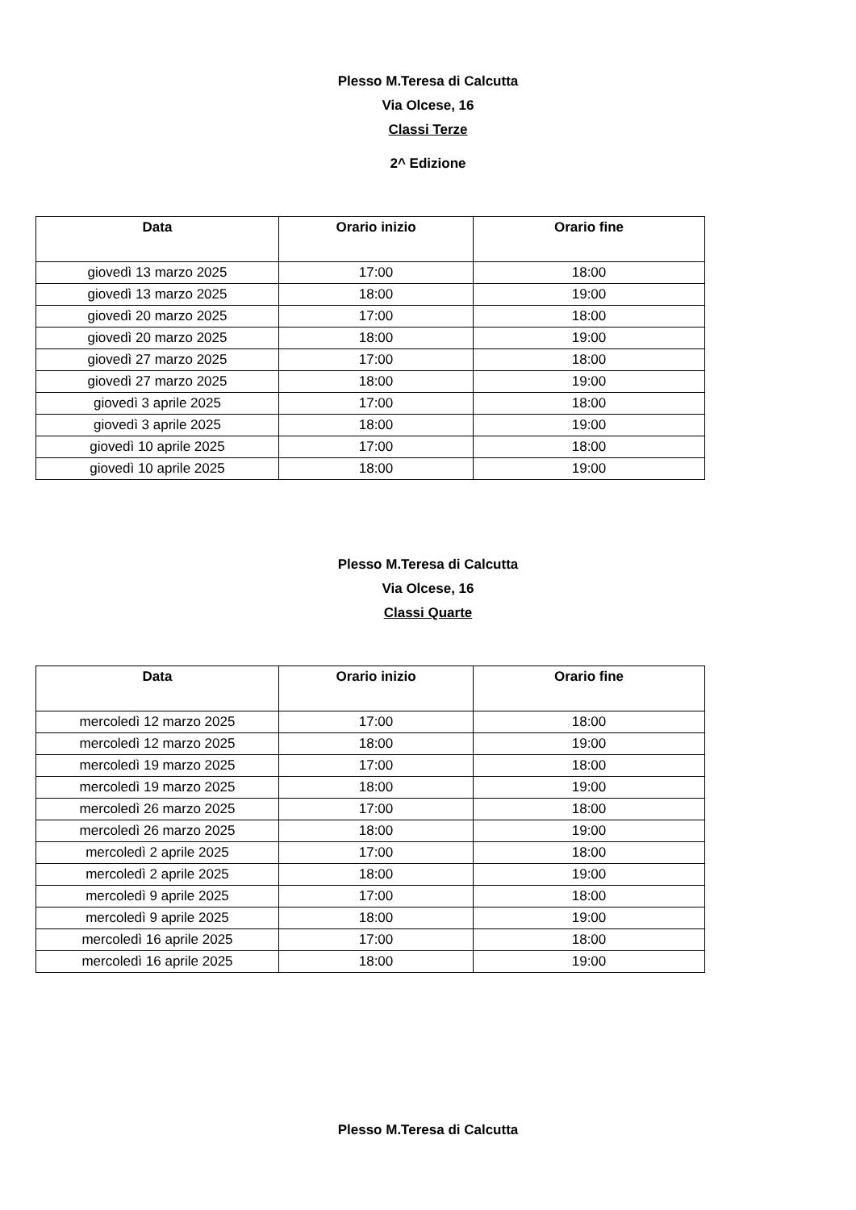Plesso M.Teresa di Calcutta
Via Olcese, 16
Classi Terze
2^ Edizione
| Data | Orario inizio | Orario fine |
| --- | --- | --- |
| giovedì 13 marzo 2025 | 17:00 | 18:00 |
| giovedì 13 marzo 2025 | 18:00 | 19:00 |
| giovedì 20 marzo 2025 | 17:00 | 18:00 |
| giovedì 20 marzo 2025 | 18:00 | 19:00 |
| giovedì 27 marzo 2025 | 17:00 | 18:00 |
| giovedì 27 marzo 2025 | 18:00 | 19:00 |
| giovedì 3 aprile 2025 | 17:00 | 18:00 |
| giovedì 3 aprile 2025 | 18:00 | 19:00 |
| giovedì 10 aprile 2025 | 17:00 | 18:00 |
| giovedì 10 aprile 2025 | 18:00 | 19:00 |
Plesso M.Teresa di Calcutta
Via Olcese, 16
Classi Quarte
| Data | Orario inizio | Orario fine |
| --- | --- | --- |
| mercoledì 12 marzo 2025 | 17:00 | 18:00 |
| mercoledì 12 marzo 2025 | 18:00 | 19:00 |
| mercoledì 19 marzo 2025 | 17:00 | 18:00 |
| mercoledì 19 marzo 2025 | 18:00 | 19:00 |
| mercoledì 26 marzo 2025 | 17:00 | 18:00 |
| mercoledì 26 marzo 2025 | 18:00 | 19:00 |
| mercoledì 2 aprile 2025 | 17:00 | 18:00 |
| mercoledì 2 aprile 2025 | 18:00 | 19:00 |
| mercoledì 9 aprile 2025 | 17:00 | 18:00 |
| mercoledì 9 aprile 2025 | 18:00 | 19:00 |
| mercoledì 16 aprile 2025 | 17:00 | 18:00 |
| mercoledì 16 aprile 2025 | 18:00 | 19:00 |
Plesso M.Teresa di Calcutta